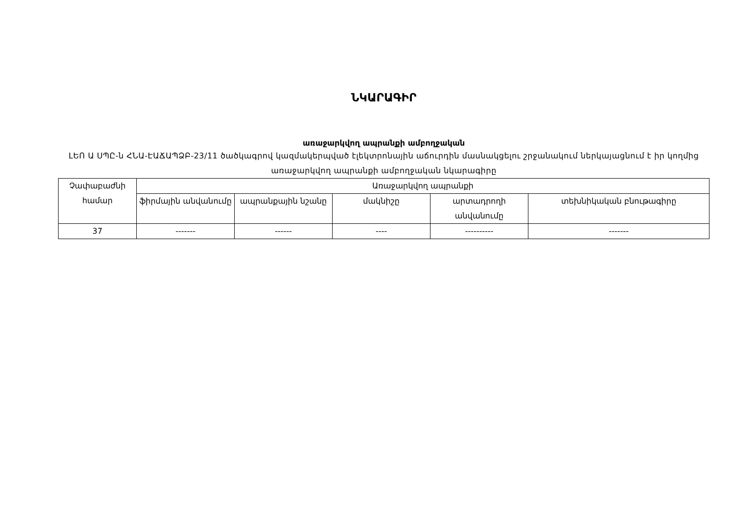ՆԿԱՐԱԳԻՐ
առաջարկվող ապրանքի ամբողջական
ԼԵՈ Ա ՍՊԸ-ն ՀՆԱ-ԷԱՃԱՊՁԲ-23/11 ծածկագրով կազմակերպված էլեկտրոնային աճուրդին մասնակցելու շրջանակում ներկայացնում է իր կողմից առաջարկվող ապրանքի ամբողջական նկարագիրը
| Չափաբաժնի համար | Առաջարկվող ապրանքի | | | | |
| --- | --- | --- | --- | --- | --- |
| | ֆիրմային անվանումը | ապրանքային նշանը | մակնիշը | արտադրողի անվանումը | տեխնիկական բնութագիրը |
| 37 | ------- | ------ | ---- | ---------- | ------- |